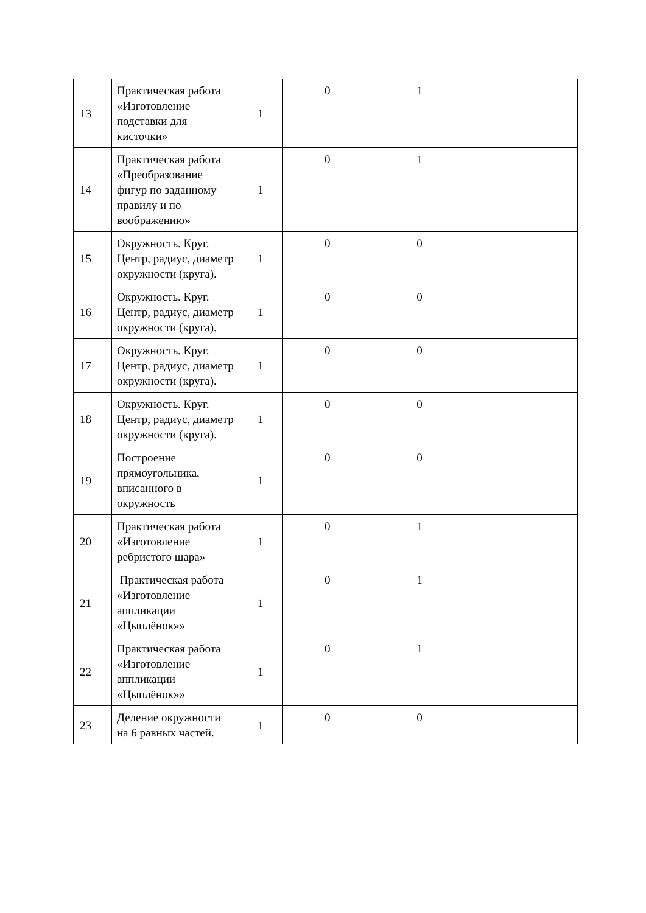| 13 | Практическая работа «Изготовление подставки для кисточки» | 1 | 0 | 1 | |
| 14 | Практическая работа «Преобразование фигур по заданному правилу и по воображению» | 1 | 0 | 1 | |
| 15 | Окружность. Круг. Центр, радиус, диаметр окружности (круга). | 1 | 0 | 0 | |
| 16 | Окружность. Круг. Центр, радиус, диаметр окружности (круга). | 1 | 0 | 0 | |
| 17 | Окружность. Круг. Центр, радиус, диаметр окружности (круга). | 1 | 0 | 0 | |
| 18 | Окружность. Круг. Центр, радиус, диаметр окружности (круга). | 1 | 0 | 0 | |
| 19 | Построение прямоугольника, вписанного в окружность | 1 | 0 | 0 | |
| 20 | Практическая работа «Изготовление ребристого шара» | 1 | 0 | 1 | |
| 21 | Практическая работа «Изготовление аппликации «Цыплёнок»» | 1 | 0 | 1 | |
| 22 | Практическая работа «Изготовление аппликации «Цыплёнок»» | 1 | 0 | 1 | |
| 23 | Деление окружности на 6 равных частей. | 1 | 0 | 0 | |